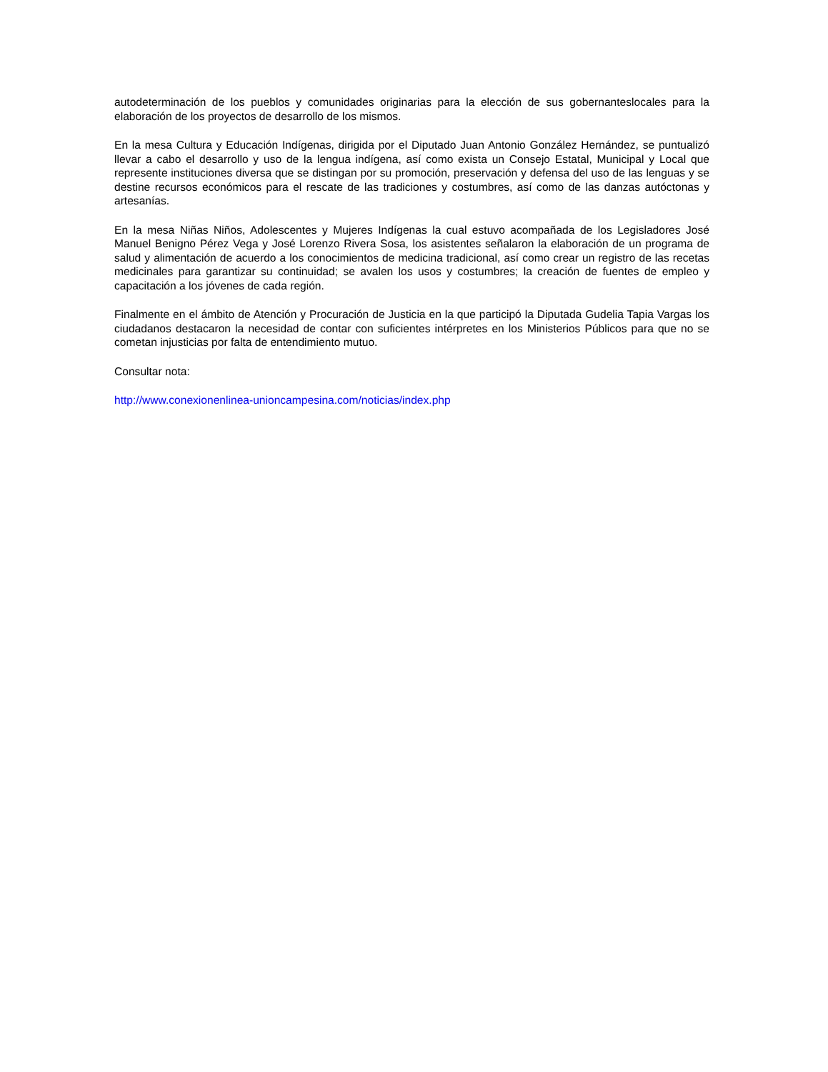autodeterminación de los pueblos y comunidades originarias para la elección de sus gobernanteslocales para la elaboración de los proyectos de desarrollo de los mismos.
En la mesa Cultura y Educación Indígenas, dirigida por el Diputado Juan Antonio González Hernández, se puntualizó llevar a cabo el desarrollo y uso de la lengua indígena, así como exista un Consejo Estatal, Municipal y Local que represente instituciones diversa que se distingan por su promoción, preservación y defensa del uso de las lenguas y se destine recursos económicos para el rescate de las tradiciones y costumbres, así como de las danzas autóctonas y artesanías.
En la mesa Niñas Niños, Adolescentes y Mujeres Indígenas la cual estuvo acompañada de los Legisladores José Manuel Benigno Pérez Vega y José Lorenzo Rivera Sosa, los asistentes señalaron la elaboración de un programa de salud y alimentación de acuerdo a los conocimientos de medicina tradicional, así como crear un registro de las recetas medicinales para garantizar su continuidad; se avalen los usos y costumbres; la creación de fuentes de empleo y capacitación a los jóvenes de cada región.
Finalmente en el ámbito de Atención y Procuración de Justicia en la que participó la Diputada Gudelia Tapia Vargas los ciudadanos destacaron la necesidad de contar con suficientes intérpretes en los Ministerios Públicos para que no se cometan injusticias por falta de entendimiento mutuo.
Consultar nota:
http://www.conexionenlinea-unioncampesina.com/noticias/index.php